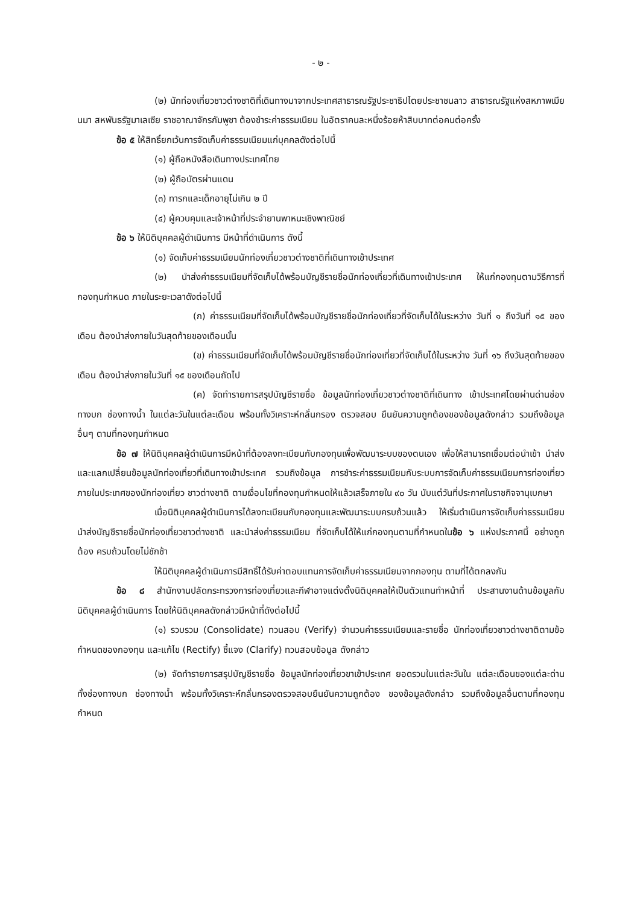- ๒ -
(๒) นักท่องเที่ยวชาวต่างชาติที่เดินทางมาจากประเทศสาธารณรัฐประชาธิปไตยประชาชนลาว สาธารณรัฐแห่งสหภาพเมียนมา สหพันธรัฐมาเลเซีย ราชอาณาจักรกัมพูชา ต้องชำระค่าธรรมเนียม ในอัตราคนละหนึ่งร้อยห้าสิบบาทต่อคนต่อครั้ง
ข้อ ๕ ให้สิทธิ์ยกเว้นการจัดเก็บค่าธรรมเนียมแก่บุคคลดังต่อไปนี้
(๑) ผู้ถือหนังสือเดินทางประเทศไทย
(๒) ผู้ถือบัตรผ่านแดน
(๓) ทารกและเด็กอายุไม่เกิน ๒ ปี
(๔) ผู้ควบคุมและเจ้าหน้าที่ประจำยานพาหนะเชิงพาณิชย์
ข้อ ๖ ให้นิติบุคคลผู้ดำเนินการ มีหน้าที่ดำเนินการ ดังนี้
(๑) จัดเก็บค่าธรรมเนียมนักท่องเที่ยวชาวต่างชาติที่เดินทางเข้าประเทศ
(๒) นำส่งค่าธรรมเนียมที่จัดเก็บได้พร้อมบัญชีรายชื่อนักท่องเที่ยวที่เดินทางเข้าประเทศ ให้แก่กองทุนตามวิธีการที่กองทุนกำหนด ภายในระยะเวลาดังต่อไปนี้
(ก) ค่าธรรมเนียมที่จัดเก็บได้พร้อมบัญชีรายชื่อนักท่องเที่ยวที่จัดเก็บได้ในระหว่าง วันที่ ๑ ถึงวันที่ ๑๕ ของเดือน ต้องนำส่งภายในวันสุดท้ายของเดือนนั้น
(ข) ค่าธรรมเนียมที่จัดเก็บได้พร้อมบัญชีรายชื่อนักท่องเที่ยวที่จัดเก็บได้ในระหว่าง วันที่ ๑๖ ถึงวันสุดท้ายของเดือน ต้องนำส่งภายในวันที่ ๑๕ ของเดือนถัดไป
(ค) จัดทำรายการสรุปบัญชีรายชื่อ ข้อมูลนักท่องเที่ยวชาวต่างชาติที่เดินทาง เข้าประเทศโดยผ่านด่านช่องทางบก ช่องทางน้ำ ในแต่ละวันในแต่ละเดือน พร้อมทั้งวิเคราะห์กลั่นกรอง ตรวจสอบ ยืนยันความถูกต้องของข้อมูลดังกล่าว รวมถึงข้อมูลอื่นๆ ตามที่กองทุนกำหนด
ข้อ ๗ ให้นิติบุคคลผู้ดำเนินการมีหน้าที่ต้องลงทะเบียนกับกองทุนเพื่อพัฒนาระบบของตนเอง เพื่อให้สามารถเชื่อมต่อนำเข้า นำส่ง และแลกเปลี่ยนข้อมูลนักท่องเที่ยวที่เดินทางเข้าประเทศ รวมถึงข้อมูล การชำระค่าธรรมเนียมกับระบบการจัดเก็บค่าธรรมเนียมการท่องเที่ยวภายในประเทศของนักท่องเที่ยว ชาวต่างชาติ ตามเงื่อนไขที่กองทุนกำหนดให้แล้วเสร็จภายใน ๙๐ วัน นับแต่วันที่ประกาศในราชกิจจานุเบกษา
เมื่อนิติบุคคลผู้ดำเนินการได้ลงทะเบียนกับกองทุนและพัฒนาระบบครบถ้วนแล้ว ให้เริ่มดำเนินการจัดเก็บค่าธรรมเนียม นำส่งบัญชีรายชื่อนักท่องเที่ยวชาวต่างชาติ และนำส่งค่าธรรมเนียม ที่จัดเก็บได้ให้แก่กองทุนตามที่กำหนดในข้อ ๖ แห่งประกาศนี้ อย่างถูกต้อง ครบถ้วนโดยไม่ชักช้า
ให้นิติบุคคลผู้ดำเนินการมีสิทธิ์ได้รับค่าตอบแทนการจัดเก็บค่าธรรมเนียมจากกองทุน ตามที่ได้ตกลงกัน
ข้อ ๘ สำนักงานปลัดกระทรวงการท่องเที่ยวและกีฬาอาจแต่งตั้งนิติบุคคลให้เป็นตัวแทนทำหน้าที่ ประสานงานด้านข้อมูลกับนิติบุคคลผู้ดำเนินการ โดยให้นิติบุคคลดังกล่าวมีหน้าที่ดังต่อไปนี้
(๑) รวบรวม (Consolidate) ทวนสอบ (Verify) จำนวนค่าธรรมเนียมและรายชื่อ นักท่องเที่ยวชาวต่างชาติตามข้อกำหนดของกองทุน และแก้ไข (Rectify) ชี้แจง (Clarify) ทวนสอบข้อมูล ดังกล่าว
(๒) จัดทำรายการสรุปบัญชีรายชื่อ ข้อมูลนักท่องเที่ยวขาเข้าประเทศ ยอดรวมในแต่ละวันใน แต่ละเดือนของแต่ละด่านทั้งช่องทางบก ช่องทางน้ำ พร้อมทั้งวิเคราะห์กลั่นกรองตรวจสอบยืนยันความถูกต้อง ของข้อมูลดังกล่าว รวมถึงข้อมูลอื่นตามที่กองทุนกำหนด